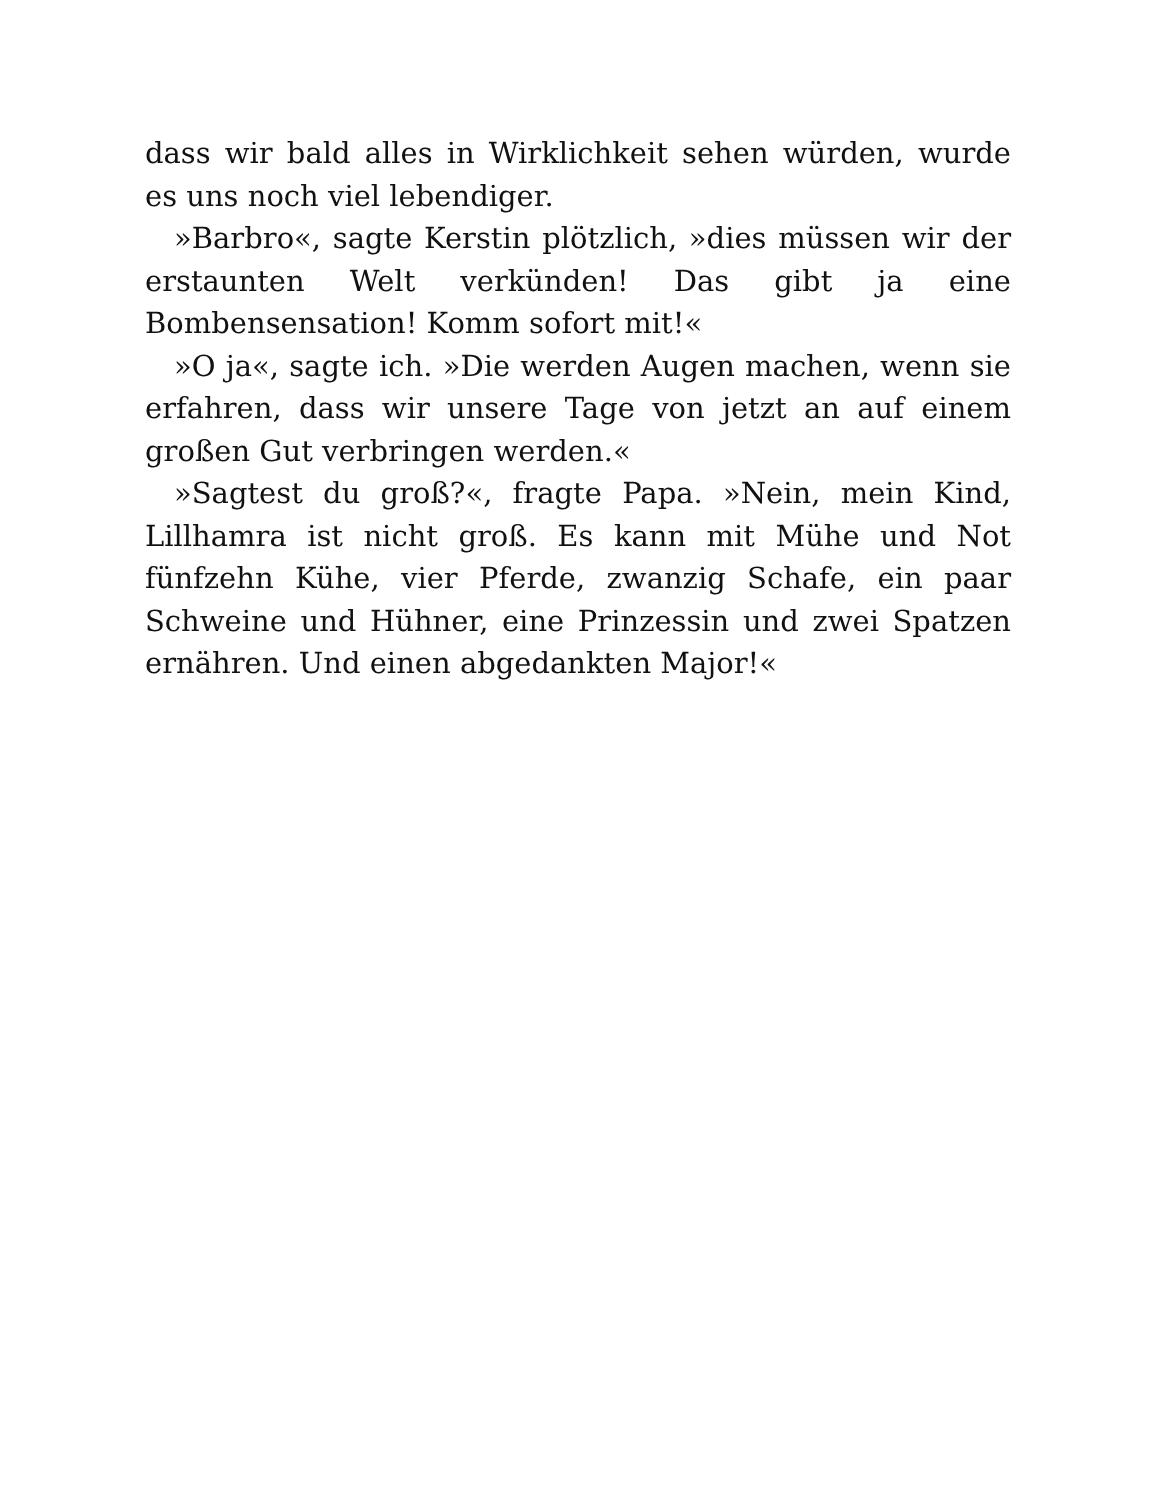dass wir bald alles in Wirklichkeit sehen würden, wurde es uns noch viel lebendiger.
»Barbro«, sagte Kerstin plötzlich, »dies müssen wir der erstaunten Welt verkünden! Das gibt ja eine Bombensensation! Komm sofort mit!«
»O ja«, sagte ich. »Die werden Augen machen, wenn sie erfahren, dass wir unsere Tage von jetzt an auf einem großen Gut verbringen werden.«
»Sagtest du groß?«, fragte Papa. »Nein, mein Kind, Lillhamra ist nicht groß. Es kann mit Mühe und Not fünfzehn Kühe, vier Pferde, zwanzig Schafe, ein paar Schweine und Hühner, eine Prinzessin und zwei Spatzen ernähren. Und einen abgedankten Major!«